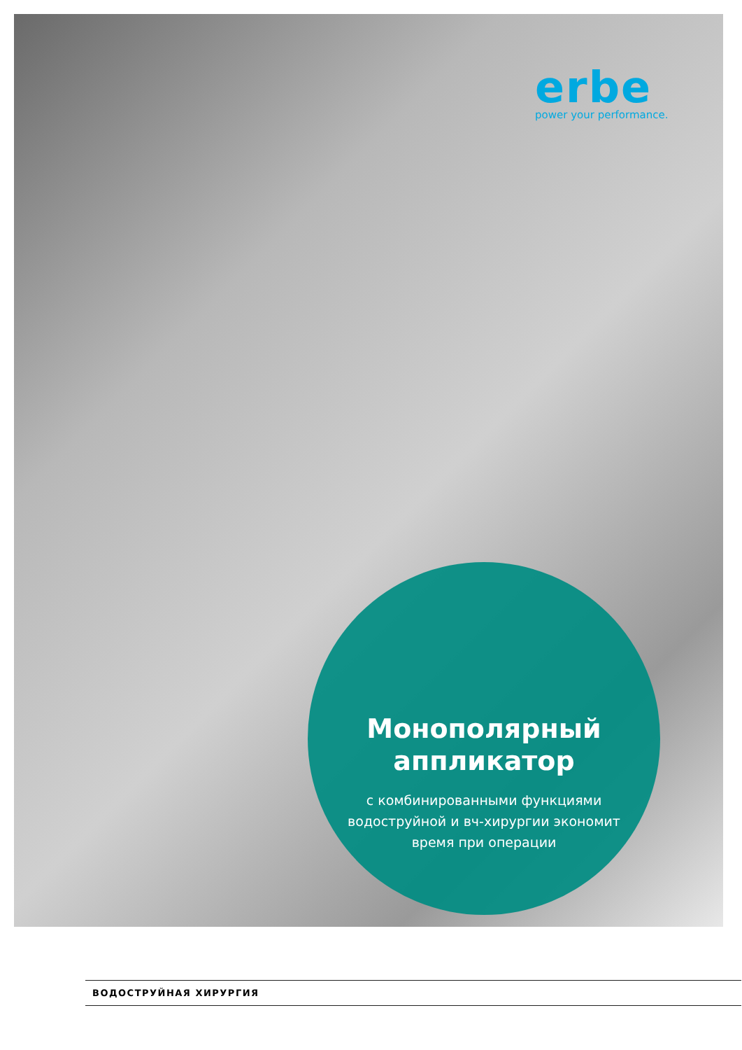erbe
power your performance.
Монополярный
аппликатор
с комбинированными функциями
водоструйной и вч-хирургии экономит
время при операции
ВОДОСТРУЙНАЯ ХИРУРГИЯ